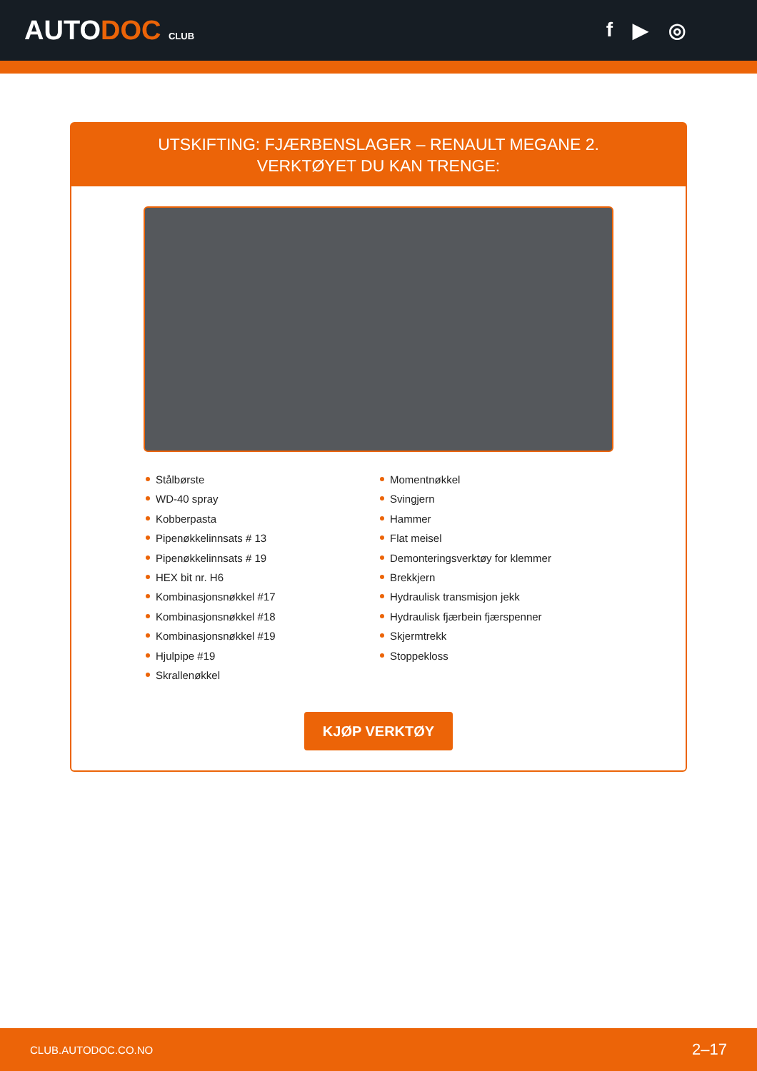AUTODOC CLUB
f ▶ ◎
UTSKIFTING: FJÆRBENSLAGER – RENAULT MEGANE 2.
VERKTØYET DU KAN TRENGE:
Stålbørste
WD-40 spray
Kobberpasta
Pipenøkkelinnsats # 13
Pipenøkkelinnsats # 19
HEX bit nr. H6
Kombinasjonsnøkkel #17
Kombinasjonsnøkkel #18
Kombinasjonsnøkkel #19
Hjulpipe #19
Skrallenøkkel
Momentnøkkel
Svingjern
Hammer
Flat meisel
Demonteringsverktøy for klemmer
Brekkjern
Hydraulisk transmisjon jekk
Hydraulisk fjærbein fjærspenner
Skjermtrekk
Stoppekloss
KJØP VERKTØY
CLUB.AUTODOC.CO.NO 2–17